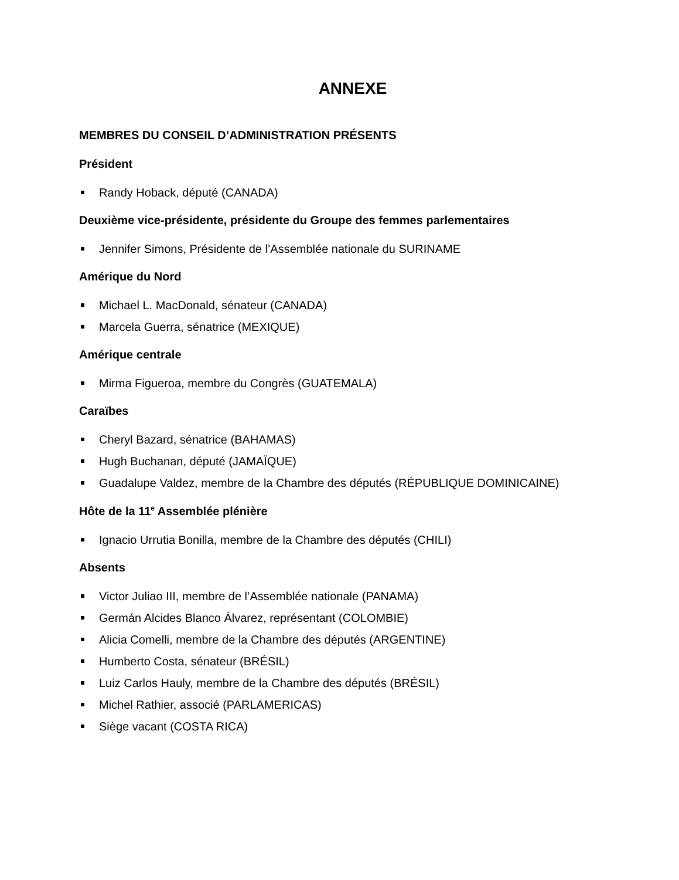ANNEXE
MEMBRES DU CONSEIL D’ADMINISTRATION PRÉSENTS
Président
Randy Hoback, député (CANADA)
Deuxième vice-présidente, présidente du Groupe des femmes parlementaires
Jennifer Simons, Présidente de l’Assemblée nationale du SURINAME
Amérique du Nord
Michael L. MacDonald, sénateur (CANADA)
Marcela Guerra, sénatrice (MEXIQUE)
Amérique centrale
Mirma Figueroa, membre du Congrès (GUATEMALA)
Caraïbes
Cheryl Bazard, sénatrice (BAHAMAS)
Hugh Buchanan, député (JAMAÏQUE)
Guadalupe Valdez, membre de la Chambre des députés (RÉPUBLIQUE DOMINICAINE)
Hôte de la 11<sup>e</sup> Assemblée plénière
Ignacio Urrutia Bonilla, membre de la Chambre des députés (CHILI)
Absents
Victor Juliao III, membre de l’Assemblée nationale (PANAMA)
Germán Alcides Blanco Álvarez, représentant (COLOMBIE)
Alicia Comelli, membre de la Chambre des députés (ARGENTINE)
Humberto Costa, sénateur (BRÉSIL)
Luiz Carlos Hauly, membre de la Chambre des députés (BRÉSIL)
Michel Rathier, associé (PARLAMERICAS)
Siège vacant (COSTA RICA)